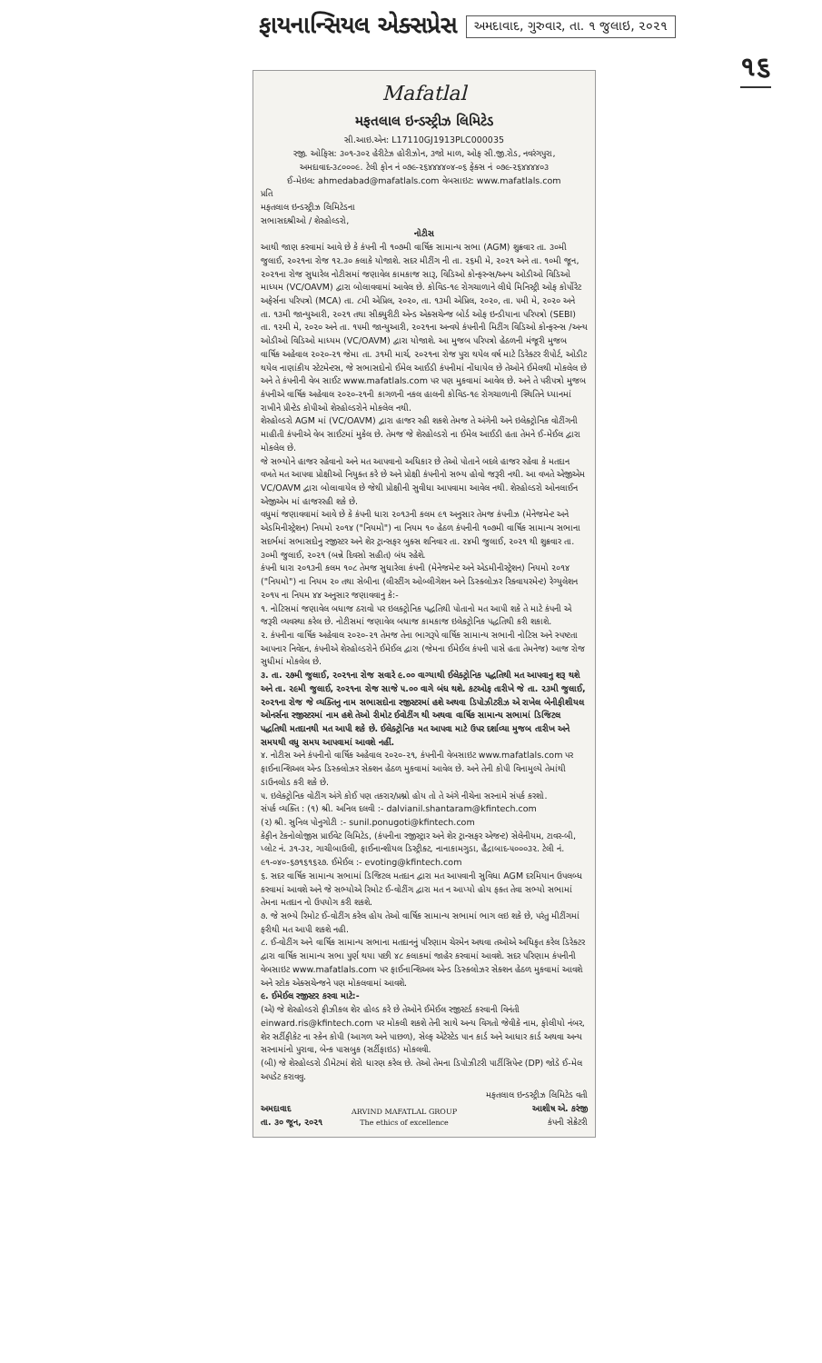ફાયનાન્સિયલ એક્સપ્રેસ
અમદાવાદ, ગુરુવાર, તા. ૧ જુલાઇ, ૨૦૨૧
૧૬
Mafatlal
મફતલાલ ઇન્ડસ્ટ્રીઝ લિમિટેડ
સી.આઇ.એન: L17110GJ1913PLC000035
રજી. ઓફિસ: ૩૦૧-૩૦૨ હેરીટેઝ હોરીઝોન, ૩જો માળ, ઓફ સી.જી.રોડ, નવરંગપુરા, અમદાવાદ-૩૮૦૦૦૯. ટેલી ફોન નં ૦૭૯-૨૬૪૪૪૪૦૪-૦૬ ફેક્સ નં ૦૭૯-૨૬૪૪૪૪૦૩
ઈ-મેઇલ: ahmedabad@mafatlals.com વેબસાઇટ: www.mafatlals.com
પ્રતિ
મફતલાલ ઇન્ડસ્ટ્રીઝ લિમિટેડના
સભાસદશ્રીઓ / શેરહોલ્ડરો,
નોટીસ
આથી જાણ કરવામાં આવે છે કે કંપની ની ૧૦૭મી વાર્ષિક સામાન્ય સભા (AGM) શુક્રવાર તા. ૩૦મી જુલાઈ, ૨૦૨૧ના રોજ ૧૨.૩૦ કલાકે યોજાશે. સદર મીટીંગ ની તા. ૨૬મી મે, ૨૦૨૧ અને તા. ૧૦મી જૂન, ૨૦૨૧ના રોજ સુધારેલ નોટીસમાં જણાવેલ કામકાજ સારૂ, વિડિઓ કોન્ફરન્સ/અન્ય ઓડીઓ વિડિઓ માધ્યમ (VC/OAVM) દ્વારા બોલાવવામાં આવેલ છે. કોવિડ-૧૯ રોગચાળાને લીધે મિનિસ્ટ્રી ઓફ કોર્પોરેટ અફેર્સના પરિપત્રો (MCA) તા. ૮મી એપ્રિલ, ૨૦૨૦, તા. ૧૩મી એપ્રિલ, ૨૦૨૦, તા. ૫મી મે, ૨૦૨૦ અને તા. ૧૩મી જાન્યુઆરી, ૨૦૨૧ તથા સીક્યુરીટી એન્ડ એક્સચેન્જ બોર્ડ ઓફ ઇન્ડીયાના પરિપત્રો (SEBI) તા. ૧૨મી મે, ૨૦૨૦ અને તા. ૧૫મી જાન્યુઆરી, ૨૦૨૧ના અન્વયે કંપનીની મિટીંગ વિડિઓ કોન્ફરન્સ /અન્ય ઓડીઓ વિડિઓ માધ્યમ (VC/OAVM) દ્વારા યોજાશે. આ મુજબ પરિપત્રો હેઠળની મંજૂરી મુજબ વાર્ષિક અહેવાલ ૨૦૨૦-૨૧ જેમા તા. ૩૧મી માર્ચ, ૨૦૨૧ના રોજ પુરા થયેલ વર્ષ માટે ડિરેક્ટર રીપોર્ટ, ઓડીટ થયેલ નાણાંકીય સ્ટેટમેન્ટસ, જે સભાસદોનો ઈમેલ આઈડી કંપનીમાં નોંધાયેલ છે તેઓને ઈમેલથી મોકલેલ છે અને તે કંપનીની વેબ સાઈટ www.mafatlals.com પર પણ મુકવામાં આવેલ છે. અને તે પરીપત્રો મુજબ કંપનીએ વાર્ષિક અહેવાલ ૨૦૨૦-૨૧ની કાગળની નકલ હાલની કોવિડ-૧૯ રોગચાળાની સ્થિતિને ધ્યાનમાં રાખીને પ્રીન્ટેડ કોપીઓ શેરહોલ્ડરોને મોકલેલ નથી.
શેરહોલ્ડરો AGM માં (VC/OAVM) દ્વારા હાજર રહી શકશે તેમજ તે અંગેની અને ઇલેક્ટ્રોનિક વોટીંગની માહીતી કંપનીએ વેબ સાઈટમાં મુકેલ છે. તેમજ જે શેરહોલ્ડરો ના ઈમેલ આઈડી હતા તેમને ઈ-મેઈલ દ્વારા મોકલેલ છે.
જે સભ્યોને હાજર રહેવાનો અને મત આપવાનો અધિકાર છે તેઓ પોતાને બદલે હાજર રહેવા કે મતદાન વખતે મત આપવા પ્રોક્ષીઓ નિયુક્ત કરે છે અને પ્રોક્ષી કંપનીનો સભ્ય હોવો જરૂરી નથી. આ વખતે એજીએમ VC/OAVM દ્વારા બોલાવાયેલ છે જેથી પ્રોક્ષીની સુવીધા આપવામા આવેલ નથી. શેરહોલ્ડરો ઓનલાઈન એજીએમ માં હાજરરહી શકે છે.
વધુમાં જણાવવામાં આવે છે કે કંપની ધારા ૨૦૧૩ની કલમ ૯૧ અનુસાર તેમજ કંપનીઝ (મેનેજમેન્ટ અને એડમિનીસ્ટ્રેશન) નિયમો ૨૦૧૪ ("નિયમો") ના નિયમ ૧૦ હેઠળ કંપનીની ૧૦૭મી વાર્ષિક સામાન્ય સભાના સદર્ભમાં સભાસદોનુ રજીસ્ટર અને શેર ટ્રાન્સફર બુક્સ શનિવાર તા. ૨૪મી જુલાઈ, ૨૦૨૧ થી શુક્રવાર તા. ૩૦મી જુલાઈ, ૨૦૨૧ (બન્ને દિવસો સહીત) બંધ રહેશે.
કંપની ધારા ૨૦૧૩ની કલમ ૧૦૮ તેમજ સુધારેલા કંપની (મેનેજમેન્ટ અને એડમીનીસ્ટ્રેશન) નિયમો ૨૦૧૪ ("નિયમો") ના નિયમ ૨૦ તથા સેબીના (લીસ્ટીંગ ઓબ્લીગેશન અને ડિસ્ક્લોઝર રિક્વાયરમેન્ટ) રેગ્યુલેશન ૨૦૧૫ ના નિયમ ૪૪ અનુસાર જણાવવાનુ કે:-
૧. નોટિસમાં જણાવેલ બધાજ ઠરાવો પર ઇલક્ટ્રોનિક પદ્ધતિથી પોતાનો મત આપી શકે તે માટે કંપની એ જરૂરી વ્યવસ્થા કરેલ છે. નોટીસમાં જણાવેલ બધાજ કામકાજ ઇલેક્ટ્રોનિક પદ્ધતિથી કરી શકાશે.
૨. કંપનીના વાર્ષિક અહેવાલ ૨૦૨૦-૨૧ તેમજ તેના ભાગરૂપે વાર્ષિક સામાન્ય સભાની નોટિસ અને સ્પષ્ટતા આપનાર નિવેદન, કંપનીએ શેરહોલ્ડરોને ઈમેઈલ દ્વારા (જેમના ઈમેઈલ કંપની પાસે હતા તેમનેજ) આજ રોજ સુધીમાં મોકલેલ છે.
૩. તા. ૨૭મી જુલાઈ, ૨૦૨૧ના રોજ સવારે ૯.૦૦ વાગ્યાથી ઈલેક્ટ્રોનિક પદ્ધતિથી મત આપવાનુ શરૂ થશે અને તા. ૨૯મી જુલાઈ, ૨૦૨૧ના રોજ સાજે ૫.૦૦ વાગે બંધ થશે. કટઓફ તારીખે જે તા. ૨૩મી જુલાઈ, ૨૦૨૧ના રોજ જે વ્યક્તિનુ નામ સભાસદોના રજીસ્ટરમાં હશે અથવા ડિપોઝીટરીઝ એ રાખેલ બેનીફીશીયલ ઓનર્સના રજીસ્ટરમાં નામ હશે તેઓ રીમોટ ઈવોટીંગ થી અથવા વાર્ષિક સામાન્ય સભામાં ડિજિટલ પદ્ધતિથી મતદાનથી મત આપી શકે છે. ઈલેક્ટ્રોનિક મત આપવા માટે ઉપર દર્શાવ્યા મુજબ તારીખ અને સમયથી વધુ સમય આપવામાં આવશે નહીં.
૪. નોટીસ અને કંપનીનો વાર્ષિક અહેવાલ ૨૦૨૦-૨૧, કંપનીની વેબસાઇટ www.mafatlals.com પર ફાઈનાન્શિઅલ એન્ડ ડિસ્ક્લોઝર સેક્શન હેઠળ મુકવામાં આવેલ છે. અને તેની કોપી વિનામુલ્યે તેમાંથી ડાઉનલોડ કરી શકે છે.
૫. ઇલેક્ટ્રોનિક વોટીંગ અંગે કોઈ પણ તકરાર/પ્રશ્નો હોય તો તે અંગે નીચેના સરનામે સંપર્ક કરશો.
સંપર્ક વ્યક્તિ : (૧) શ્રી. અનિલ દલવી :- dalvianil.shantaram@kfintech.com
(૨) શ્રી. સુનિલ પોનુગોટી :- sunil.ponugoti@kfintech.com
કેફીન ટેકનોલોજીસ પ્રાઈવેટ લિમિટેડ, (કંપનીના રજીસ્ટ્રાર અને શેર ટ્રાન્સફર એજન્ટ) સેલેનીયમ, ટાવર-બી, પ્લોટ નં. ૩૧-૩૨, ગાચીબાઉલી, ફાઈનાન્શીયલ ડિસ્ટ્રીક્ટ, નાનાકામગુડા, હૈદ્રાબાદ-૫૦૦૦૩૨. ટેલી નં. ૯૧-૦૪૦-૬૭૧૬૧૬૨૭. ઈમેઈલ :- evoting@kfintech.com
૬. સદર વાર્ષિક સામાન્ય સભામાં ડિજિટલ મતદાન દ્વારા મત આપવાની સુવિધા AGM દરમિયાન ઉપલબ્ધ કરવામાં આવશે અને જે સભ્યોએ રિમોટ ઈ-વોટીંગ દ્વારા મત ન આપ્યો હોય ફક્ત તેવા સભ્યો સભામાં તેમના મતદાન નો ઉપયોગ કરી શકશે.
૭. જે સભ્યે રિમોટ ઈ-વોટીંગ કરેલ હોય તેઓ વાર્ષિક સામાન્ય સભામાં ભાગ લઇ શકે છે, પરંતુ મીટીંગમાં ફરીથી મત આપી શકશે નહી.
૮. ઈ-વોટીંગ અને વાર્ષિક સામાન્ય સભાના મતદાનનું પરિણામ ચેરમેન અથવા તઓએ અધિકૃત કરેલ ડિરેક્ટર દ્વારા વાર્ષિક સામાન્ય સભા પુર્ણ થયા પછી ૪૮ કલાકમાં જાહેર કરવામાં આવશે. સદર પરિણામ કંપનીની વેબસાઇટ www.mafatlals.com પર ફાઈનાન્શિઅલ એન્ડ ડિસ્ક્લોઝર સેક્શન હેઠળ મુકવામાં આવશે અને સ્ટોક એક્સચેન્જને પણ મોકલવામાં આવશે.
૯. ઈમેઈલ રજીસ્ટર કરવા માટે:-
(એ) જે શેરહોલ્ડરો ફીઝીકલ શેર હોલ્ડ કરે છે તેઓને ઈમેઈલ રજીસ્ટર્ડ કરવાની વિનંતી einward.ris@kfintech.com પર મોકલી શકશે તેની સાથે અન્ય વિગતો જેવીકે નામ, ફોલીયો નંબર, શેર સર્ટીફીકેટ ના સ્કેન કોપી (આગળ અને પાછળ), સેલ્ફ એટેસ્ટેડ પાન કાર્ડ અને આધાર કાર્ડ અથવા અન્ય સરનામાંનો પુરાવા, બેન્ક પાસબુક (સર્ટીફાઇડ) મોકલવી.
(બી) જે શેરહોલ્ડરો ડીમેટમાં શેરો ધારણ કરેલ છે. તેઓ તેમના ડિપોઝીટરી પાર્ટીસિપેન્ટ (DP) જોડે ઈ-મેલ અપડેટ કરાવવુ.
અમદાવાદ
તા. ૩૦ જૂન, ૨૦૨૧
ARVIND MAFATLAL GROUP
The ethics of excellence
મફતલાલ ઇન્ડસ્ટ્રીઝ લિમિટેડ વતી
આશીષ એ. કરંજી
કંપની સેક્રેટરી